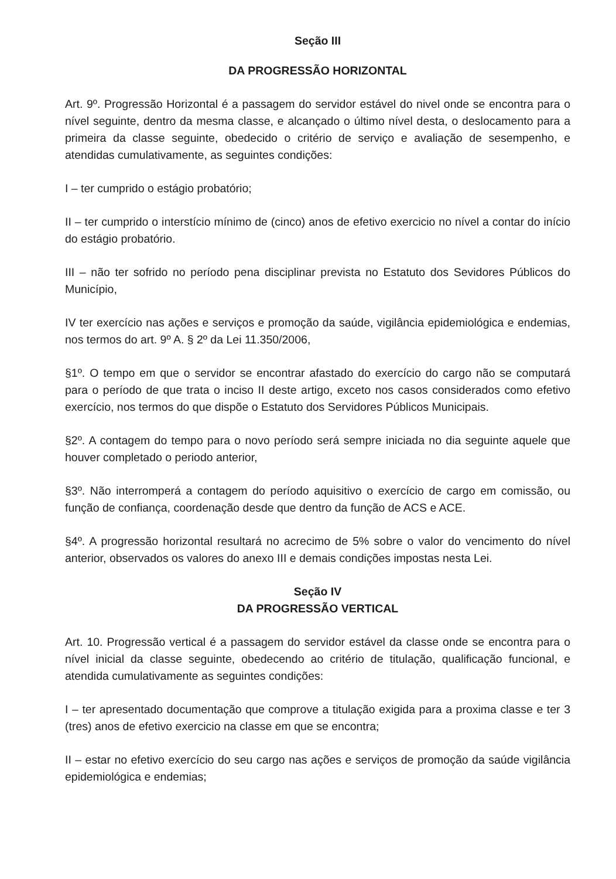Seção III
DA PROGRESSÃO HORIZONTAL
Art. 9º. Progressão Horizontal é a passagem do servidor estável do nivel onde se encontra para o nível seguinte, dentro da mesma classe, e alcançado o último nível desta, o deslocamento para a primeira da classe seguinte, obedecido o critério de serviço e avaliação de sesempenho, e atendidas cumulativamente, as seguintes condições:
I – ter cumprido o estágio probatório;
II – ter cumprido o interstício mínimo de (cinco) anos de efetivo exercicio no nível a contar do início do estágio probatório.
III – não ter sofrido no período pena disciplinar prevista no Estatuto dos Sevidores Públicos do Município,
IV ter exercício nas ações e serviços e promoção da saúde, vigilância epidemiológica e endemias, nos termos do art. 9º A. § 2º da Lei 11.350/2006,
§1º. O tempo em que o servidor se encontrar afastado do exercício do cargo não se computará para o período de que trata o inciso II deste artigo, exceto nos casos considerados como efetivo exercício, nos termos do que dispõe o Estatuto dos Servidores Públicos Municipais.
§2º. A contagem do tempo para o novo período será sempre iniciada no dia seguinte aquele que houver completado o periodo anterior,
§3º. Não interromperá a contagem do período aquisitivo o exercício de cargo em comissão, ou função de confiança, coordenação desde que dentro da função de ACS e ACE.
§4º. A progressão horizontal resultará no acrecimo de 5% sobre o valor do vencimento do nível anterior, observados os valores do anexo III e demais condições impostas nesta Lei.
Seção IV
DA PROGRESSÃO VERTICAL
Art. 10. Progressão vertical é a passagem do servidor estável da classe onde se encontra para o nível inicial da classe seguinte, obedecendo ao critério de titulação, qualificação funcional, e atendida cumulativamente as seguintes condições:
I – ter apresentado documentação que comprove a titulação exigida para a proxima classe e ter 3 (tres) anos de efetivo exercicio na classe em que se encontra;
II – estar no efetivo exercício do seu cargo nas ações e serviços de promoção da saúde vigilância epidemiológica e endemias;